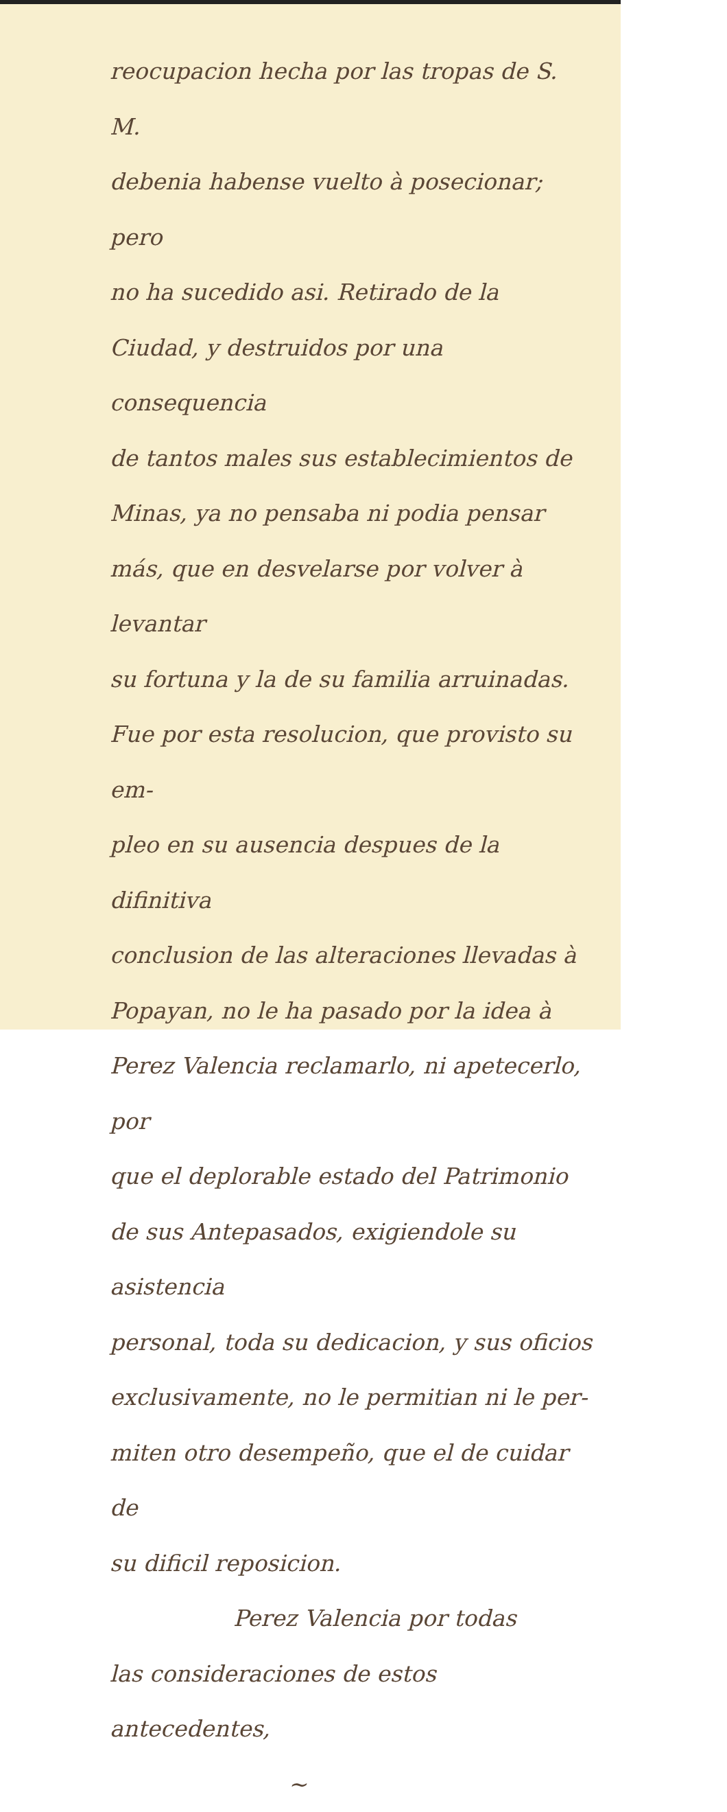reocupacion hecha por las tropas de S. M.
debenia habense vuelto à posecionar; pero
no ha sucedido asi. Retirado de la
Ciudad, y destruidos por una consequencia
de tantos males sus establecimientos de
Minas, ya no pensaba ni podia pensar
más, que en desvelarse por volver à levantar
su fortuna y la de su familia arruinadas.
Fue por esta resolucion, que provisto su em-
pleo en su ausencia despues de la difinitiva
conclusion de las alteraciones llevadas à
Popayan, no le ha pasado por la idea à
Perez Valencia reclamarlo, ni apetecerlo, por
que el deplorable estado del Patrimonio
de sus Antepasados, exigiendole su asistencia
personal, toda su dedicacion, y sus oficios
exclusivamente, no le permitian ni le per-
miten otro desempeño, que el de cuidar de
su dificil reposicion.
Perez Valencia por todas
las consideraciones de estos antecedentes,
~